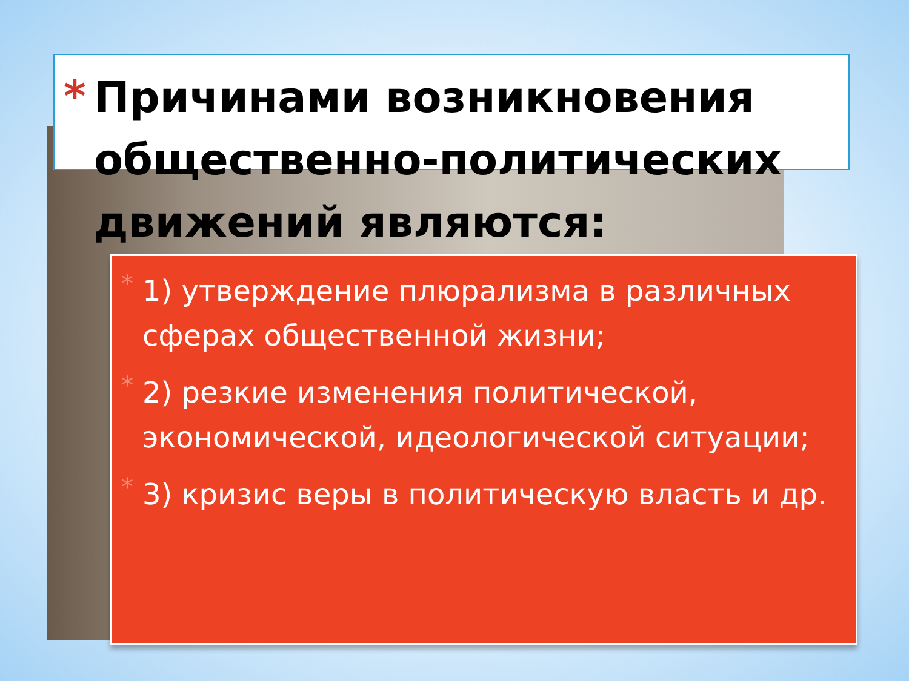* Причинами возникновения общественно-политических движений являются:
* 1) утверждение плюрализма в различных сферах общественной жизни;
* 2) резкие изменения политической, экономической, идеологической ситуации;
* 3) кризис веры в политическую власть и др.